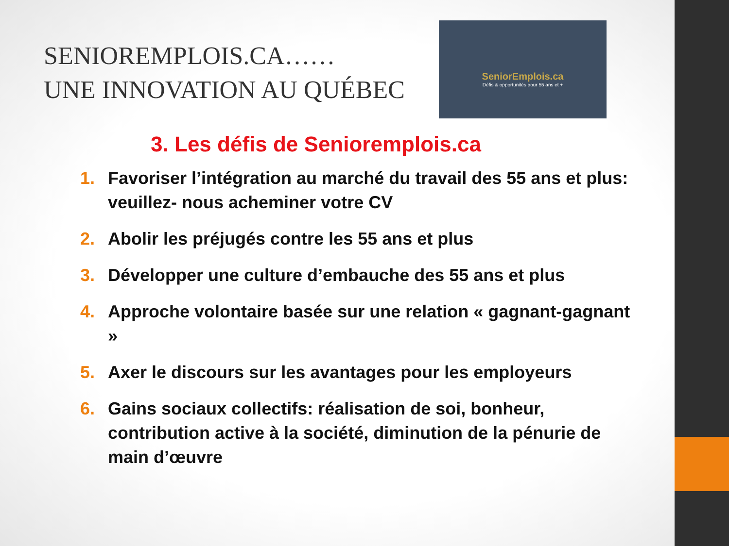SENIOREMPLOIS.CA……
UNE INNOVATION AU QUÉBEC
SeniorEmplois.ca
Défis & opportunités pour 55 ans et +
3. Les défis de Senioremplois.ca
1. Favoriser l’intégration au marché du travail des 55 ans et plus: veuillez- nous acheminer votre CV
2. Abolir les préjugés contre les 55 ans et plus
3. Développer une culture d’embauche des 55 ans et plus
4. Approche volontaire basée sur une relation « gagnant-gagnant »
5. Axer le discours sur les avantages pour les employeurs
6. Gains sociaux collectifs: réalisation de soi, bonheur, contribution active à la société, diminution de la pénurie de main d’œuvre